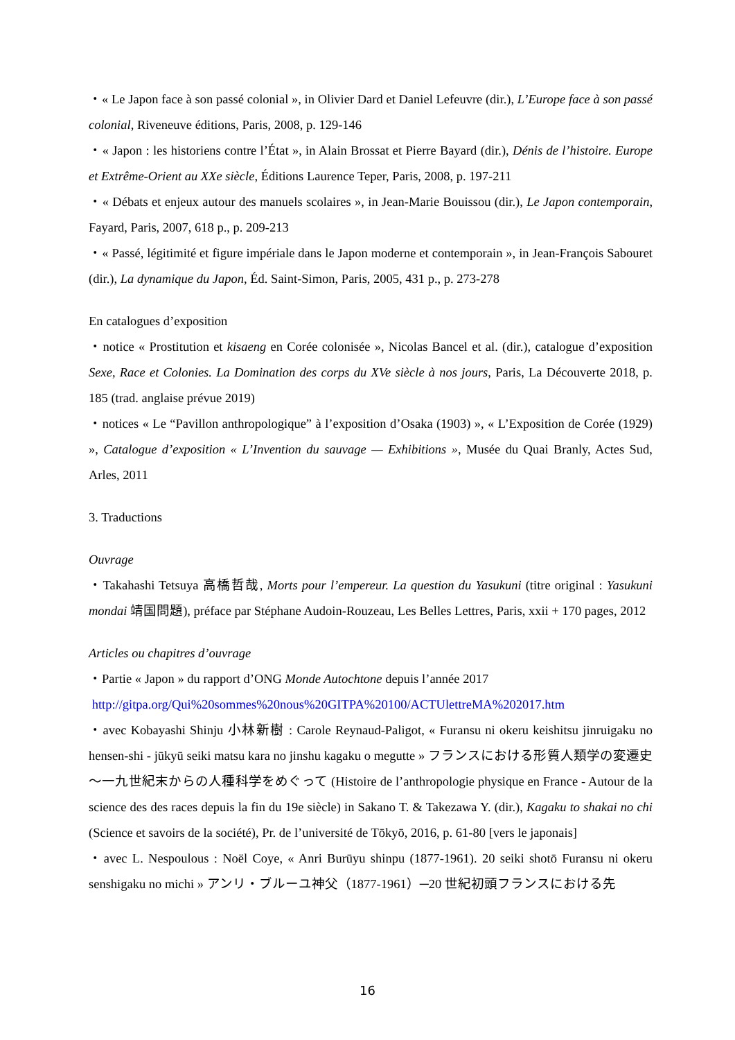・« Le Japon face à son passé colonial », in Olivier Dard et Daniel Lefeuvre (dir.), L’Europe face à son passé colonial, Riveneuve éditions, Paris, 2008, p. 129-146
・« Japon : les historiens contre l’État », in Alain Brossat et Pierre Bayard (dir.), Dénis de l’histoire. Europe et Extrême-Orient au XXe siècle, Éditions Laurence Teper, Paris, 2008, p. 197-211
・« Débats et enjeux autour des manuels scolaires », in Jean-Marie Bouissou (dir.), Le Japon contemporain, Fayard, Paris, 2007, 618 p., p. 209-213
・« Passé, légitimité et figure impériale dans le Japon moderne et contemporain », in Jean-François Sabouret (dir.), La dynamique du Japon, Éd. Saint-Simon, Paris, 2005, 431 p., p. 273-278
En catalogues d’exposition
・notice « Prostitution et kisaeng en Corée colonisée », Nicolas Bancel et al. (dir.), catalogue d’exposition Sexe, Race et Colonies. La Domination des corps du XVe siècle à nos jours, Paris, La Découverte 2018, p. 185 (trad. anglaise prévue 2019)
・notices « Le “Pavillon anthropologique” à l’exposition d’Osaka (1903) », « L’Exposition de Corée (1929) », Catalogue d’exposition « L’Invention du sauvage — Exhibitions », Musée du Quai Branly, Actes Sud, Arles, 2011
3. Traductions
Ouvrage
・Takahashi Tetsuya 高橋哲哉, Morts pour l’empereur. La question du Yasukuni (titre original : Yasukuni mondai 靖国問題), préface par Stéphane Audoin-Rouzeau, Les Belles Lettres, Paris, xxii + 170 pages, 2012
Articles ou chapitres d’ouvrage
・Partie « Japon » du rapport d’ONG Monde Autochtone depuis l’année 2017
http://gitpa.org/Qui%20sommes%20nous%20GITPA%20100/ACTUlettreMA%202017.htm
・avec Kobayashi Shinju 小林新樹 : Carole Reynaud-Paligot, « Furansu ni okeru keishitsu jinruigaku no hensen-shi - jūkyū seiki matsu kara no jinshu kagaku o megutte » フランスにおける形質人類学の変遷史～一九世紀末からの人種科学をめぐって (Histoire de l’anthropologie physique en France - Autour de la science des des races depuis la fin du 19e siècle) in Sakano T. & Takezawa Y. (dir.), Kagaku to shakai no chi (Science et savoirs de la société), Pr. de l’université de Tōkyō, 2016, p. 61-80 [vers le japonais]
・avec L. Nespoulous : Noël Coye, « Anri Burūyu shinpu (1877-1961). 20 seiki shotō Furansu ni okeru senshigaku no michi » アンリ・ブルーユ神父（1877-1961）─20 世紀初頭フランスにおける先
16